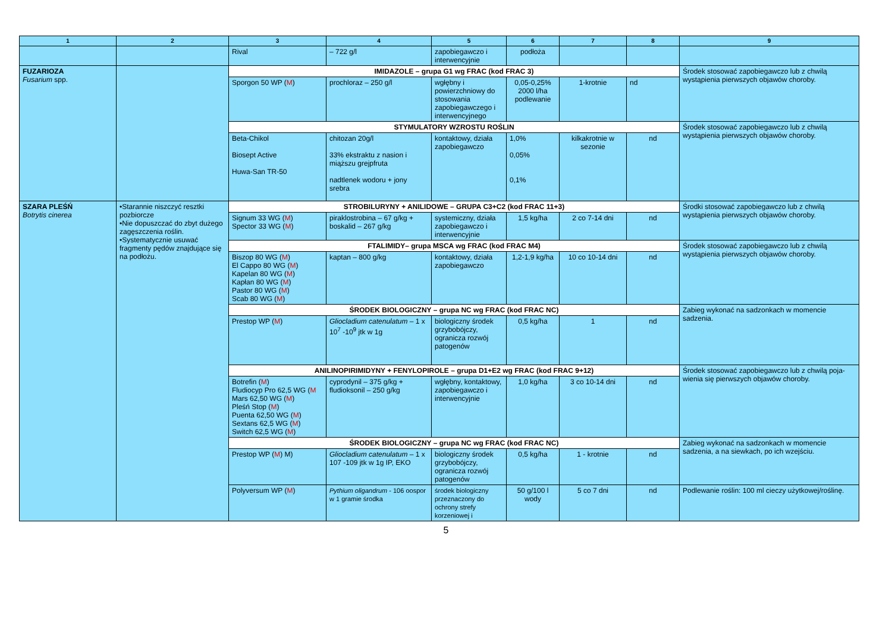| 1 | 2 | 3 | 4 | 5 | 6 | 7 | 8 | 9 |
| --- | --- | --- | --- | --- | --- | --- | --- | --- |
| | | Rival | – 722 g/l | zapobiegawczo i interwencyjnie | podłoża | | | |
| FUZARIOZA Fusarium spp. | | IMIDAZOLE – grupa G1 wg FRAC (kod FRAC 3) | | | | | | Środek stosować zapobiegawczo lub z chwilą wystąpienia pierwszych objawów choroby. |
| | | Sporgon 50 WP ( M ) | prochloraz – 250 g/l | wgłębny i powierzchniowy do stosowania zapobiegawczego i interwencyjnego | 0,05-0,25% 2000 l/ha podlewanie | 1-krotnie | nd | |
| | | STYMULATORY WZROSTU ROŚLIN | | | | | | Środek stosować zapobiegawczo lub z chwilą wystąpienia pierwszych objawów choroby. |
| | | Beta-Chikol Biosept Active Huwa-San TR-50 | chitozan 20g/l 33% ekstraktu z nasion i miąższu grejpfruta nadtlenek wodoru + jony srebra | kontaktowy, działa zapobiegawczo | 1,0% 0,05% 0,1% | kilkakrotnie w sezonie | nd | |
| SZARA PLEŚŃ Botrytis cinerea | •Starannie niszczyć resztki pozbiorcze •Nie dopuszczać do zbyt dużego zagęszczenia roślin. •Systematycznie usuwać fragmenty pędów znajdujące się na podłożu. | STROBILURYNY + ANILIDOWE – GRUPA C3+C2 (kod FRAC 11+3) | | | | | | Środki stosować zapobiegawczo lub z chwilą wystąpienia pierwszych objawów choroby. |
| | | Signum 33 WG ( M ) Spector 33 WG ( M ) | piraklostrobina – 67 g/kg + boskalid – 267 g/kg | systemiczny, działa zapobiegawczo i interwencyjnie | 1,5 kg/ha | 2 co 7-14 dni | nd | |
| | | FTALIMIDY– grupa MSCA wg FRAC (kod FRAC M4) | | | | | | Środek stosować zapobiegawczo lub z chwilą wystąpienia pierwszych objawów choroby. |
| | | Biszop 80 WG ( M ) El Cappo 80 WG ( M ) Kapelan 80 WG ( M ) Kapłan 80 WG ( M ) Pastor 80 WG ( M ) Scab 80 WG ( M ) | kaptan – 800 g/kg | kontaktowy, działa zapobiegawczo | 1,2-1,9 kg/ha | 10 co 10-14 dni | nd | |
| | | ŚRODEK BIOLOGICZNY – grupa NC wg FRAC (kod FRAC NC) | | | | | | Zabieg wykonać na sadzonkach w momencie sadzenia. |
| | | Prestop WP ( M ) | Gliocladium catenulatum – 1 x 10<sup>7</sup> -10<sup>9</sup> jtk w 1g | biologiczny środek grzybobójczy, ogranicza rozwój patogenów | 0,5 kg/ha | 1 | nd | |
| | | ANILINOPIRIMIDYNY + FENYLOPIROLE – grupa D1+E2 wg FRAC (kod FRAC 9+12) | | | | | | Środek stosować zapobiegawczo lub z chwilą poja-wienia się pierwszych objawów choroby. |
| | | Botrefin ( M ) Fludiocyp Pro 62,5 WG ( M Mars 62,50 WG ( M ) Pleśń Stop ( M ) Puenta 62,50 WG ( M ) Sextans 62,5 WG ( M ) Switch 62,5 WG ( M ) | cyprodynil – 375 g/kg + fludioksonil – 250 g/kg | wgłębny, kontaktowy, zapobiegawczo i interwencyjnie | 1,0 kg/ha | 3 co 10-14 dni | nd | |
| | | ŚRODEK BIOLOGICZNY – grupa NC wg FRAC (kod FRAC NC) | | | | | | Zabieg wykonać na sadzonkach w momencie sadzenia, a na siewkach, po ich wzejściu. |
| | | Prestop WP ( M ) M) | Gliocladium catenulatum – 1 x 107 -109 jtk w 1g IP, EKO | biologiczny środek grzybobójczy, ogranicza rozwój patogenów | 0,5 kg/ha | 1 - krotnie | nd | |
| | | Polyversum WP ( M ) | Pythium oligandrum - 106 oospor w 1 gramie środka | środek biologiczny przeznaczony do ochrony strefy korzeniowej i | 50 g/100 l wody | 5 co 7 dni | nd | Podlewanie roślin: 100 ml cieczy użytkowej/roślinę. |
5